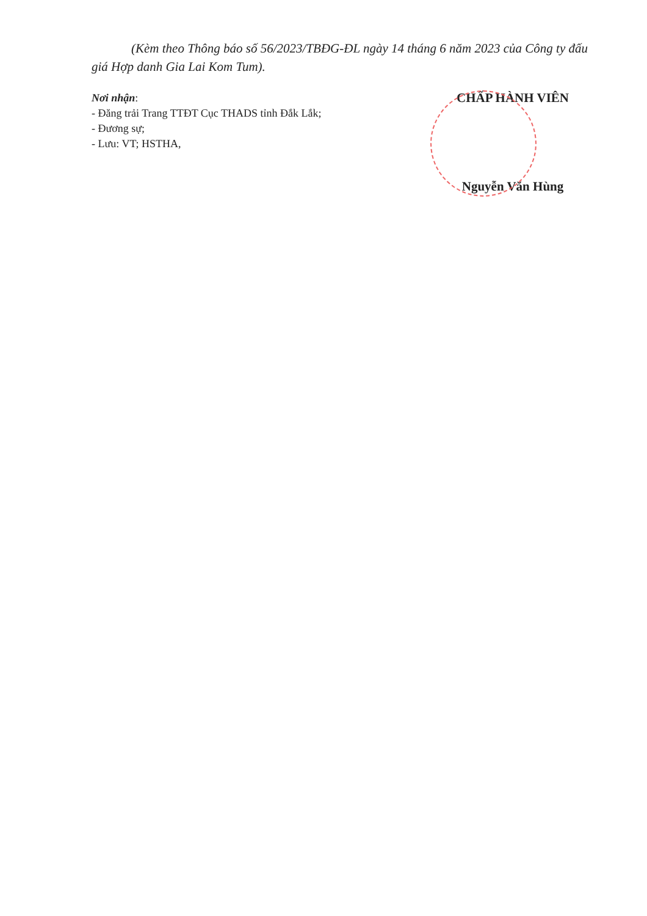(Kèm theo Thông báo số 56/2023/TBĐG-ĐL ngày 14 tháng 6 năm 2023 của Công ty đấu giá Hợp danh Gia Lai Kom Tum).
Nơi nhận:
- Đăng trải Trang TTĐT Cục THADS tỉnh Đắk Lắk;
- Đương sự;
- Lưu: VT; HSTHA,
CHẤP HÀNH VIÊN
Nguyễn Văn Hùng